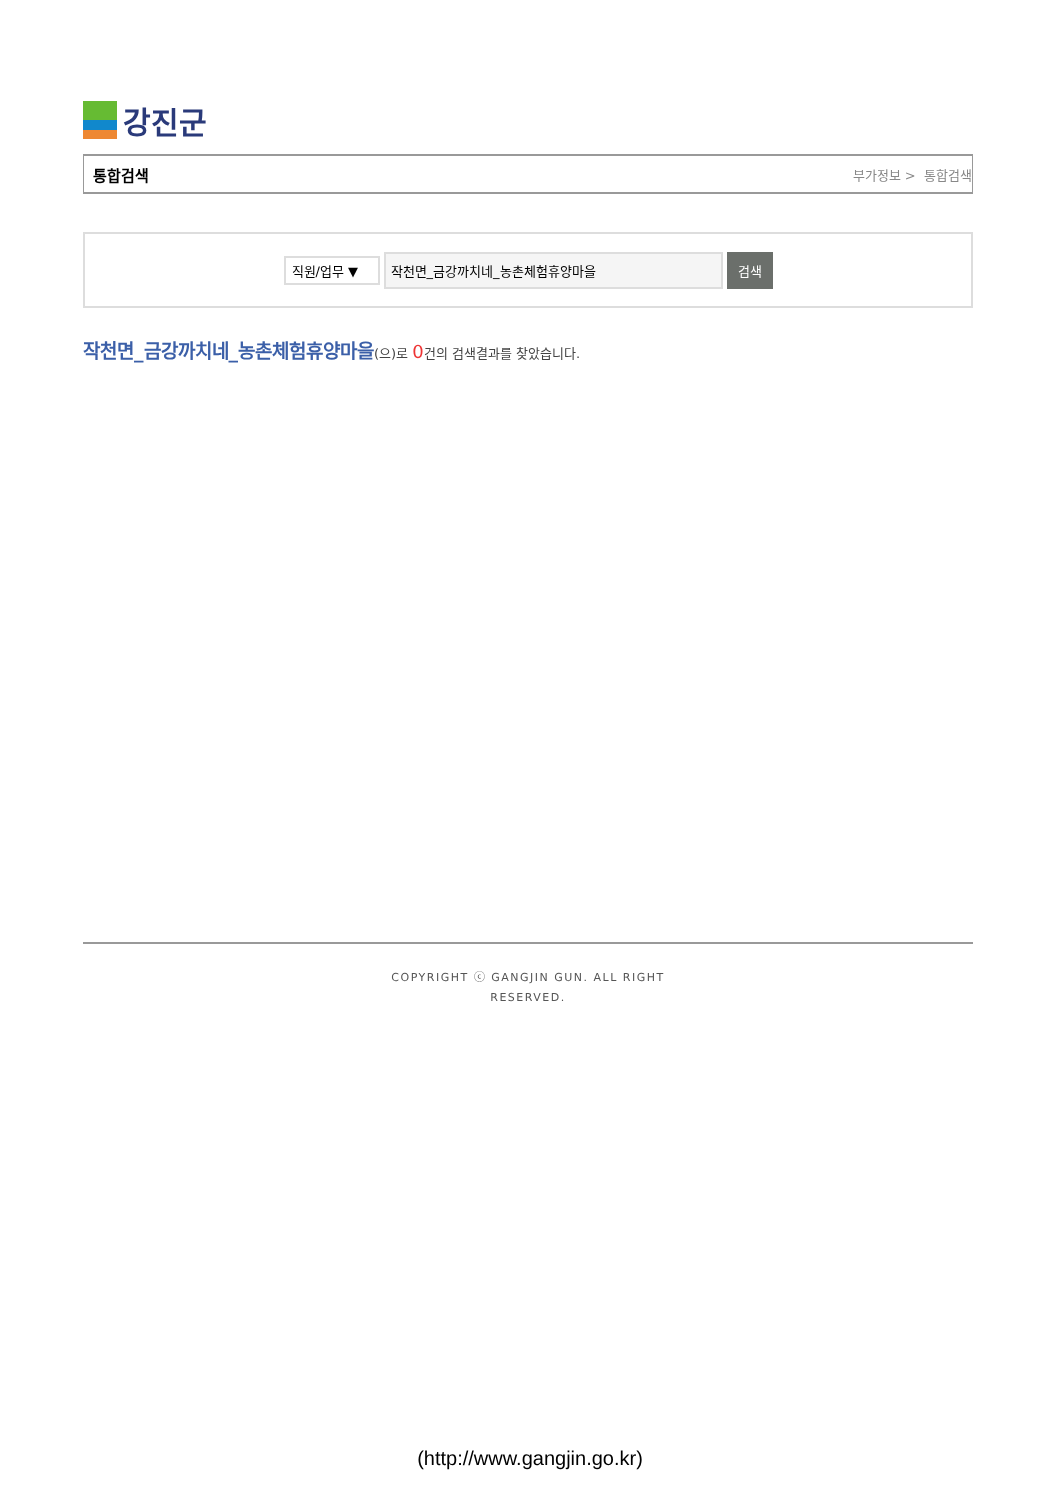강진군
통합검색 부가정보 > 통합검색
직원/업무 ▼
작천면_금강까치네_농촌체험휴양마을 검색
작천면_금강까치네_농촌체험휴양마을(으)로 0건의 검색결과를 찾았습니다.
COPYRIGHT ⓒ GANGJIN GUN. ALL RIGHT
RESERVED.
(http://www.gangjin.go.kr)